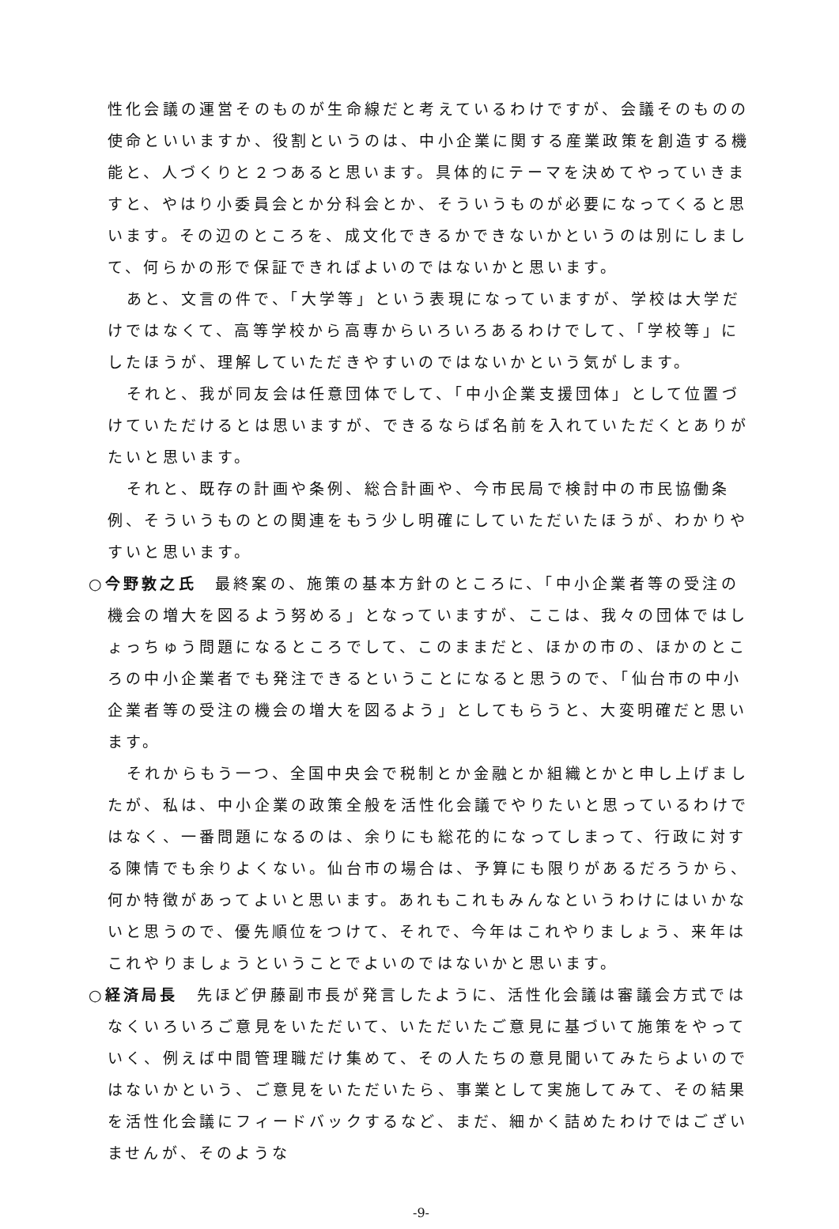性化会議の運営そのものが生命線だと考えているわけですが、会議そのものの使命といいますか、役割というのは、中小企業に関する産業政策を創造する機能と、人づくりと２つあると思います。具体的にテーマを決めてやっていきますと、やはり小委員会とか分科会とか、そういうものが必要になってくると思います。その辺のところを、成文化できるかできないかというのは別にしまして、何らかの形で保証できればよいのではないかと思います。
あと、文言の件で、「大学等」という表現になっていますが、学校は大学だけではなくて、高等学校から高専からいろいろあるわけでして、「学校等」にしたほうが、理解していただきやすいのではないかという気がします。
それと、我が同友会は任意団体でして、「中小企業支援団体」として位置づけていただけるとは思いますが、できるならば名前を入れていただくとありがたいと思います。
それと、既存の計画や条例、総合計画や、今市民局で検討中の市民協働条例、そういうものとの関連をもう少し明確にしていただいたほうが、わかりやすいと思います。
○今野敦之氏　最終案の、施策の基本方針のところに、「中小企業者等の受注の機会の増大を図るよう努める」となっていますが、ここは、我々の団体ではしょっちゅう問題になるところでして、このままだと、ほかの市の、ほかのところの中小企業者でも発注できるということになると思うので、「仙台市の中小企業者等の受注の機会の増大を図るよう」としてもらうと、大変明確だと思います。
それからもう一つ、全国中央会で税制とか金融とか組織とかと申し上げましたが、私は、中小企業の政策全般を活性化会議でやりたいと思っているわけではなく、一番問題になるのは、余りにも総花的になってしまって、行政に対する陳情でも余りよくない。仙台市の場合は、予算にも限りがあるだろうから、何か特徴があってよいと思います。あれもこれもみんなというわけにはいかないと思うので、優先順位をつけて、それで、今年はこれやりましょう、来年はこれやりましょうということでよいのではないかと思います。
○経済局長　先ほど伊藤副市長が発言したように、活性化会議は審議会方式ではなくいろいろご意見をいただいて、いただいたご意見に基づいて施策をやっていく、例えば中間管理職だけ集めて、その人たちの意見聞いてみたらよいのではないかという、ご意見をいただいたら、事業として実施してみて、その結果を活性化会議にフィードバックするなど、まだ、細かく詰めたわけではございませんが、そのような
-9-